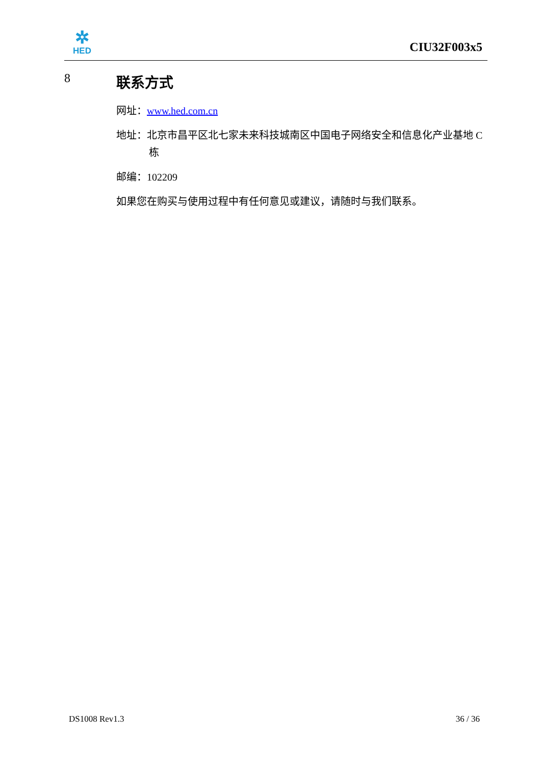✲
HED
CIU32F003x5
8 联系方式
网址：www.hed.com.cn
地址：北京市昌平区北七家未来科技城南区中国电子网络安全和信息化产业基地 C 栋
邮编：102209
如果您在购买与使用过程中有任何意见或建议，请随时与我们联系。
DS1008 Rev1.3 36 / 36